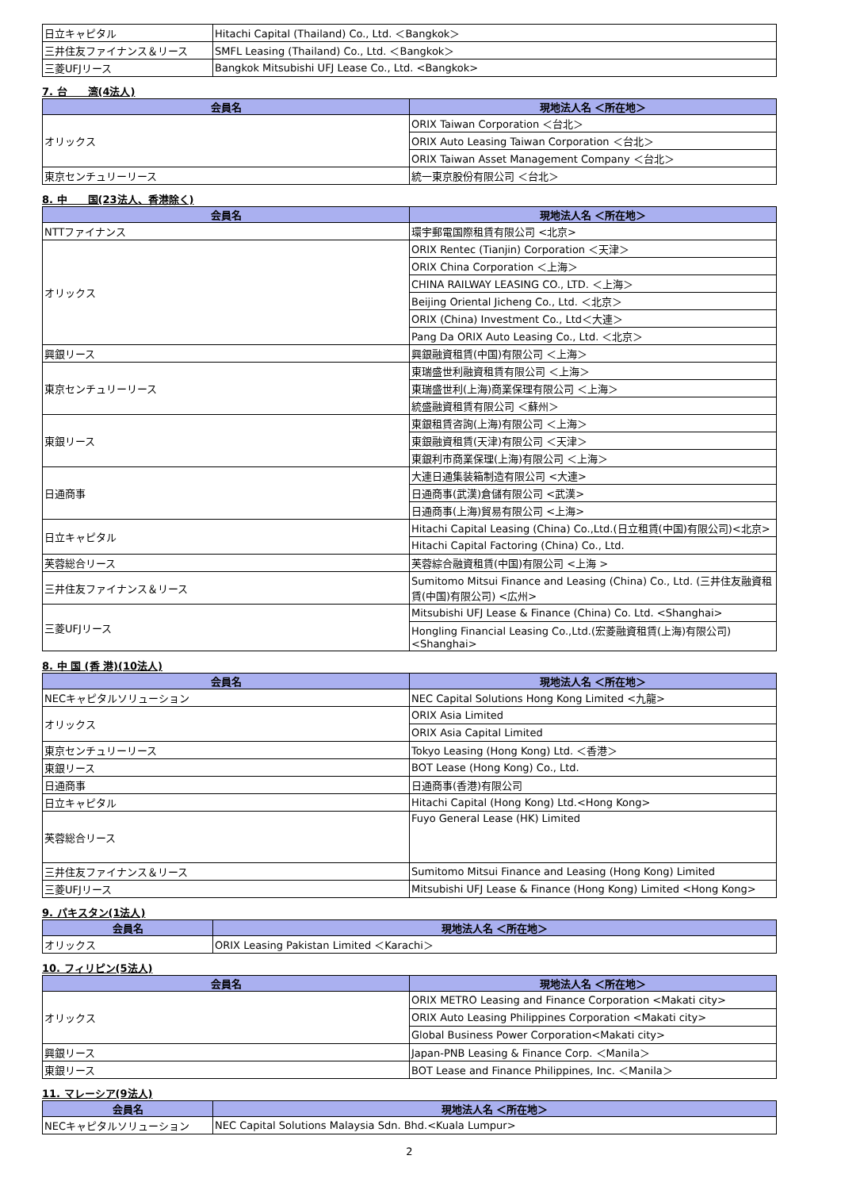| 日立キャピタル | Hitachi Capital (Thailand) Co., Ltd. ＜Bangkok＞ |
| 三井住友ファイナンス＆リース | SMFL Leasing (Thailand) Co., Ltd. ＜Bangkok＞ |
| 三菱UFJリース | Bangkok Mitsubishi UFJ Lease Co., Ltd. <Bangkok> |
7. 台　　湾(4法人)
| 会員名 | 現地法人名 ＜所在地＞ |
| --- | --- |
| オリックス | ORIX Taiwan Corporation ＜台北＞ |
| | ORIX Auto Leasing Taiwan Corporation ＜台北＞ |
| | ORIX Taiwan Asset Management Company ＜台北＞ |
| 東京センチュリーリース | 統一東京股份有限公司 ＜台北＞ |
8. 中　　国(23法人、香港除く)
| 会員名 | 現地法人名 ＜所在地＞ |
| --- | --- |
| NTTファイナンス | 環宇郵電国際租賃有限公司 <北京> |
| オリックス | ORIX Rentec (Tianjin) Corporation ＜天津＞ |
| | ORIX China Corporation ＜上海＞ |
| | CHINA RAILWAY LEASING CO., LTD. ＜上海＞ |
| | Beijing Oriental Jicheng Co., Ltd. ＜北京＞ |
| | ORIX (China) Investment Co., Ltd＜大連＞ |
| | Pang Da ORIX Auto Leasing Co., Ltd. ＜北京＞ |
| 興銀リース | 興銀融資租賃(中国)有限公司 ＜上海＞ |
| 東京センチュリーリース | 東瑞盛世利融資租賃有限公司 ＜上海＞ |
| | 東瑞盛世利(上海)商業保理有限公司 ＜上海＞ |
| | 統盛融資租賃有限公司 ＜蘇州＞ |
| 東銀リース | 東銀租賃咨詢(上海)有限公司 ＜上海＞ |
| | 東銀融資租賃(天津)有限公司 ＜天津＞ |
| | 東銀利市商業保理(上海)有限公司 ＜上海＞ |
| 日通商事 | 大連日通集装箱制造有限公司 <大連> |
| | 日通商事(武漢)倉儲有限公司 <武漢> |
| | 日通商事(上海)貿易有限公司 <上海> |
| 日立キャピタル | Hitachi Capital Leasing (China) Co.,Ltd.(日立租賃(中国)有限公司)<北京> |
| | Hitachi Capital Factoring (China) Co., Ltd. |
| 芙蓉総合リース | 芙蓉綜合融資租賃(中国)有限公司 <上海 > |
| 三井住友ファイナンス＆リース | Sumitomo Mitsui Finance and Leasing (China) Co., Ltd. (三井住友融資租賃(中国)有限公司) <広州> |
| 三菱UFJリース | Mitsubishi UFJ Lease & Finance (China) Co. Ltd. <Shanghai> |
| | Hongling Financial Leasing Co.,Ltd.(宏菱融資租賃(上海)有限公司)<Shanghai> |
8. 中 国 (香 港)(10法人)
| 会員名 | 現地法人名 ＜所在地＞ |
| --- | --- |
| NECキャピタルソリューション | NEC Capital Solutions Hong Kong Limited <九龍> |
| オリックス | ORIX Asia Limited |
| | ORIX Asia Capital Limited |
| 東京センチュリーリース | Tokyo Leasing (Hong Kong) Ltd. ＜香港＞ |
| 東銀リース | BOT Lease (Hong Kong) Co., Ltd. |
| 日通商事 | 日通商事(香港)有限公司 |
| 日立キャピタル | Hitachi Capital (Hong Kong) Ltd.<Hong Kong> |
| 芙蓉総合リース | Fuyo General Lease (HK) Limited |
| 三井住友ファイナンス＆リース | Sumitomo Mitsui Finance and Leasing (Hong Kong) Limited |
| 三菱UFJリース | Mitsubishi UFJ Lease & Finance (Hong Kong) Limited <Hong Kong> |
9. パキスタン(1法人)
| 会員名 | 現地法人名 ＜所在地＞ |
| --- | --- |
| オリックス | ORIX Leasing Pakistan Limited ＜Karachi＞ |
10. フィリピン(5法人)
| 会員名 | 現地法人名 ＜所在地＞ |
| --- | --- |
| オリックス | ORIX METRO Leasing and Finance Corporation <Makati city> |
| | ORIX Auto Leasing Philippines Corporation <Makati city> |
| | Global Business Power Corporation<Makati city> |
| 興銀リース | Japan-PNB Leasing & Finance Corp. ＜Manila＞ |
| 東銀リース | BOT Lease and Finance Philippines, Inc. ＜Manila＞ |
11. マレーシア(9法人)
| 会員名 | 現地法人名 ＜所在地＞ |
| --- | --- |
| NECキャピタルソリューション | NEC Capital Solutions Malaysia Sdn. Bhd.<Kuala Lumpur> |
2